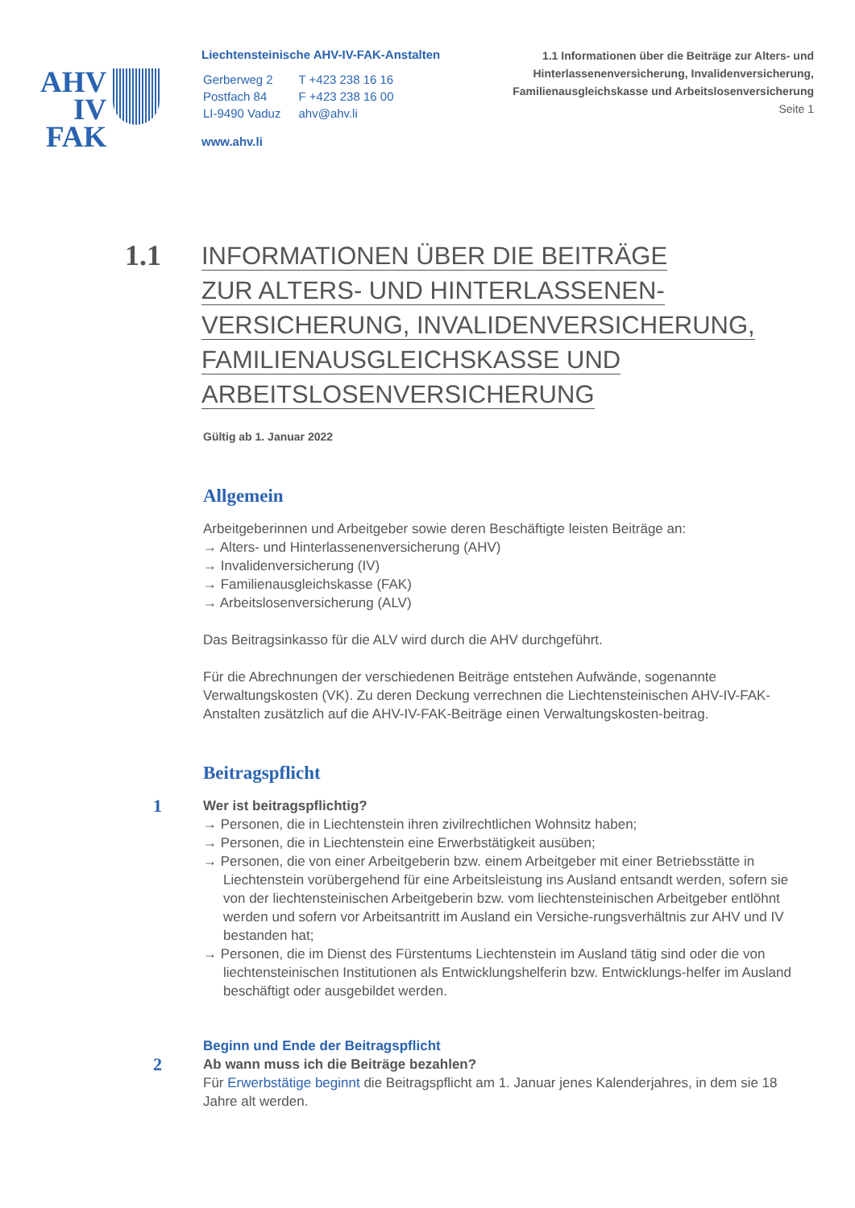AHV
IV
FAK
Liechtensteinische AHV-IV-FAK-Anstalten
| Gerberweg 2 | T +423 238 16 16 |
| Postfach 84 | F +423 238 16 00 |
| LI-9490 Vaduz | ahv@ahv.li |
www.ahv.li
1.1 Informationen über die Beiträge zur Alters- und Hinterlassenenversicherung, Invalidenversicherung, Familienausgleichskasse und Arbeitslosenversicherung
Seite 1
1.1
INFORMATIONEN ÜBER DIE BEITRÄGE
ZUR ALTERS- UND HINTERLASSENEN-
VERSICHERUNG, INVALIDENVERSICHERUNG,
FAMILIENAUSGLEICHSKASSE UND
ARBEITSLOSENVERSICHERUNG
Gültig ab 1. Januar 2022
Allgemein
Arbeitgeberinnen und Arbeitgeber sowie deren Beschäftigte leisten Beiträge an:
→ Alters- und Hinterlassenenversicherung (AHV)
→ Invalidenversicherung (IV)
→ Familienausgleichskasse (FAK)
→ Arbeitslosenversicherung (ALV)
Das Beitragsinkasso für die ALV wird durch die AHV durchgeführt.
Für die Abrechnungen der verschiedenen Beiträge entstehen Aufwände, sogenannte Verwaltungskosten (VK). Zu deren Deckung verrechnen die Liechtensteinischen AHV-IV-FAK-Anstalten zusätzlich auf die AHV-IV-FAK-Beiträge einen Verwaltungskosten-beitrag.
Beitragspflicht
1
Wer ist beitragspflichtig?
→ Personen, die in Liechtenstein ihren zivilrechtlichen Wohnsitz haben;
→ Personen, die in Liechtenstein eine Erwerbstätigkeit ausüben;
→ Personen, die von einer Arbeitgeberin bzw. einem Arbeitgeber mit einer Betriebsstätte in Liechtenstein vorübergehend für eine Arbeitsleistung ins Ausland entsandt werden, sofern sie von der liechtensteinischen Arbeitgeberin bzw. vom liechtensteinischen Arbeitgeber entlöhnt werden und sofern vor Arbeitsantritt im Ausland ein Versiche-rungsverhältnis zur AHV und IV bestanden hat;
→ Personen, die im Dienst des Fürstentums Liechtenstein im Ausland tätig sind oder die von liechtensteinischen Institutionen als Entwicklungshelferin bzw. Entwicklungs-helfer im Ausland beschäftigt oder ausgebildet werden.
Beginn und Ende der Beitragspflicht
2
Ab wann muss ich die Beiträge bezahlen?
Für Erwerbstätige beginnt die Beitragspflicht am 1. Januar jenes Kalenderjahres, in dem sie 18 Jahre alt werden.